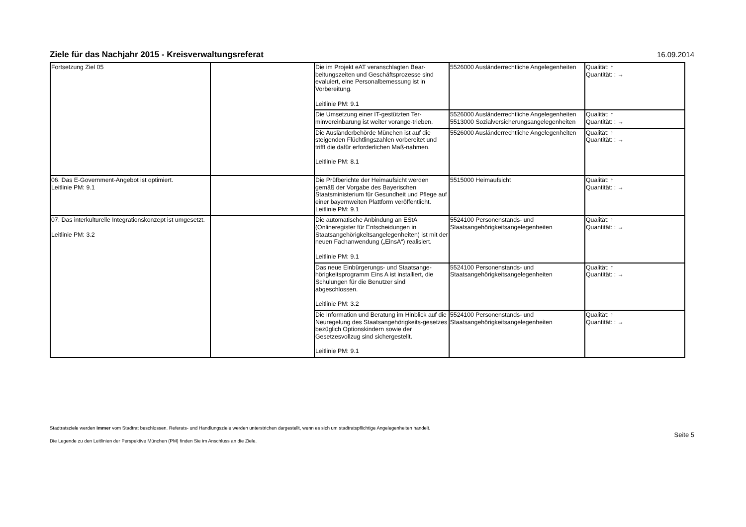Ziele für das Nachjahr 2015 - Kreisverwaltungsreferat
16.09.2014
| Fortsetzung Ziel 05 | | Die im Projekt eAT veranschlagten Bear-beitungszeiten und Geschäftsprozesse sind evaluiert, eine Personalbemessung ist in Vorbereitung. Leitlinie PM: 9.1 | 5526000 Ausländerrechtliche Angelegenheiten | Qualität: ↑ Quantität: : → |
| | | Die Umsetzung einer IT-gestützten Ter-minvereinbarung ist weiter vorange-trieben. | 5526000 Ausländerrechtliche Angelegenheiten 5513000 Sozialversicherungsangelegenheiten | Qualität: ↑ Quantität: : → |
| | | Die Ausländerbehörde München ist auf die steigenden Flüchtlingszahlen vorbereitet und trifft die dafür erforderlichen Maß-nahmen. Leitlinie PM: 8.1 | 5526000 Ausländerrechtliche Angelegenheiten | Qualität: ↑ Quantität: : → |
| 06. Das E-Government-Angebot ist optimiert. Leitlinie PM: 9.1 | | Die Prüfberichte der Heimaufsicht werden gemäß der Vorgabe des Bayerischen Staatsministerium für Gesundheit und Pflege auf einer bayernweiten Plattform veröffentlicht. Leitlinie PM: 9.1 | 5515000 Heimaufsicht | Qualität: ↑ Quantität: : → |
| 07. Das interkulturelle Integrationskonzept ist umgesetzt. Leitlinie PM: 3.2 | | Die automatische Anbindung an EStA (Onlineregister für Entscheidungen in Staatsangehörigkeitsangelegenheiten) ist mit der neuen Fachanwendung („EinsA“) realisiert. Leitlinie PM: 9.1 | 5524100 Personenstands- und Staatsangehörigkeitsangelegenheiten | Qualität: ↑ Quantität: : → |
| | | Das neue Einbürgerungs- und Staatsange-hörigkeitsprogramm Eins A ist installiert, die Schulungen für die Benutzer sind abgeschlossen. Leitlinie PM: 3.2 | 5524100 Personenstands- und Staatsangehörigkeitsangelegenheiten | Qualität: ↑ Quantität: : → |
| | | Die Information und Beratung im Hinblick auf die Neuregelung des Staatsangehörigkeits-gesetzes bezüglich Optionskindern sowie der Gesetzesvollzug sind sichergestellt. Leitlinie PM: 9.1 | 5524100 Personenstands- und Staatsangehörigkeitsangelegenheiten | Qualität: ↑ Quantität: : → |
Stadtratsziele werden immer vom Stadtrat beschlossen. Referats- und Handlungsziele werden unterstrichen dargestellt, wenn es sich um stadtratspflichtige Angelegenheiten handelt.
Die Legende zu den Leitlinien der Perspektive München (PM) finden Sie im Anschluss an die Ziele.
Seite 5